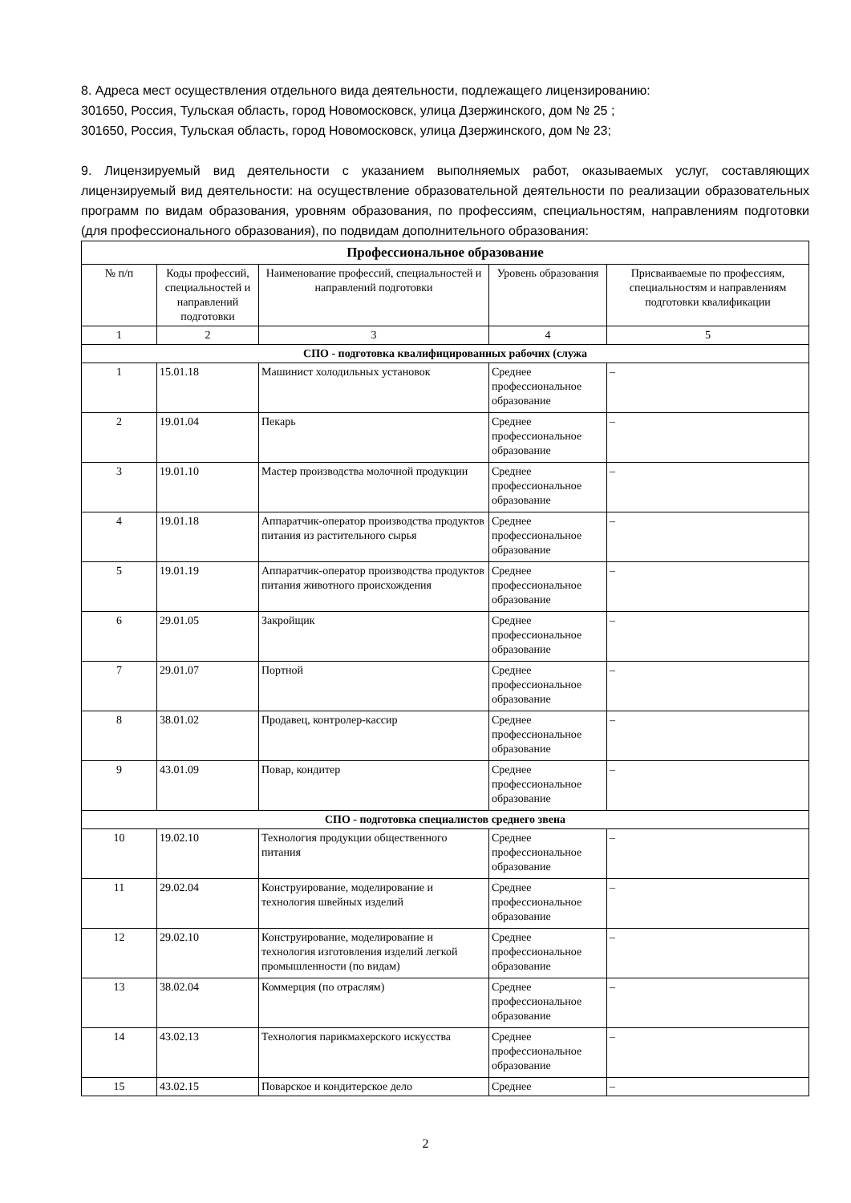8. Адреса мест осуществления отдельного вида деятельности, подлежащего лицензированию:
301650, Россия, Тульская область, город Новомосковск, улица Дзержинского, дом № 25 ;
301650, Россия, Тульская область, город Новомосковск, улица Дзержинского, дом № 23;
9. Лицензируемый вид деятельности с указанием выполняемых работ, оказываемых услуг, составляющих лицензируемый вид деятельности: на осуществление образовательной деятельности по реализации образовательных программ по видам образования, уровням образования, по профессиям, специальностям, направлениям подготовки (для профессионального образования), по подвидам дополнительного образования:
| Профессиональное образование | | | | |
| --- | --- | --- | --- | --- |
| № п/п | Коды профессий, специальностей и направлений подготовки | Наименование профессий, специальностей и направлений подготовки | Уровень образования | Присваиваемые по профессиям, специальностям и направлениям подготовки квалификации |
| 1 | 2 | 3 | 4 | 5 |
| СПО - подготовка квалифицированных рабочих (служа | | | | |
| 1 | 15.01.18 | Машинист холодильных установок | Среднее профессиональное образование | – |
| 2 | 19.01.04 | Пекарь | Среднее профессиональное образование | – |
| 3 | 19.01.10 | Мастер производства молочной продукции | Среднее профессиональное образование | – |
| 4 | 19.01.18 | Аппаратчик-оператор производства продуктов питания из растительного сырья | Среднее профессиональное образование | – |
| 5 | 19.01.19 | Аппаратчик-оператор производства продуктов питания животного происхождения | Среднее профессиональное образование | – |
| 6 | 29.01.05 | Закройщик | Среднее профессиональное образование | – |
| 7 | 29.01.07 | Портной | Среднее профессиональное образование | – |
| 8 | 38.01.02 | Продавец, контролер-кассир | Среднее профессиональное образование | – |
| 9 | 43.01.09 | Повар, кондитер | Среднее профессиональное образование | – |
| СПО - подготовка специалистов среднего звена | | | | |
| 10 | 19.02.10 | Технология продукции общественного питания | Среднее профессиональное образование | – |
| 11 | 29.02.04 | Конструирование, моделирование и технология швейных изделий | Среднее профессиональное образование | – |
| 12 | 29.02.10 | Конструирование, моделирование и технология изготовления изделий легкой промышленности (по видам) | Среднее профессиональное образование | – |
| 13 | 38.02.04 | Коммерция (по отраслям) | Среднее профессиональное образование | – |
| 14 | 43.02.13 | Технология парикмахерского искусства | Среднее профессиональное образование | – |
| 15 | 43.02.15 | Поварское и кондитерское дело | Среднее | – |
2